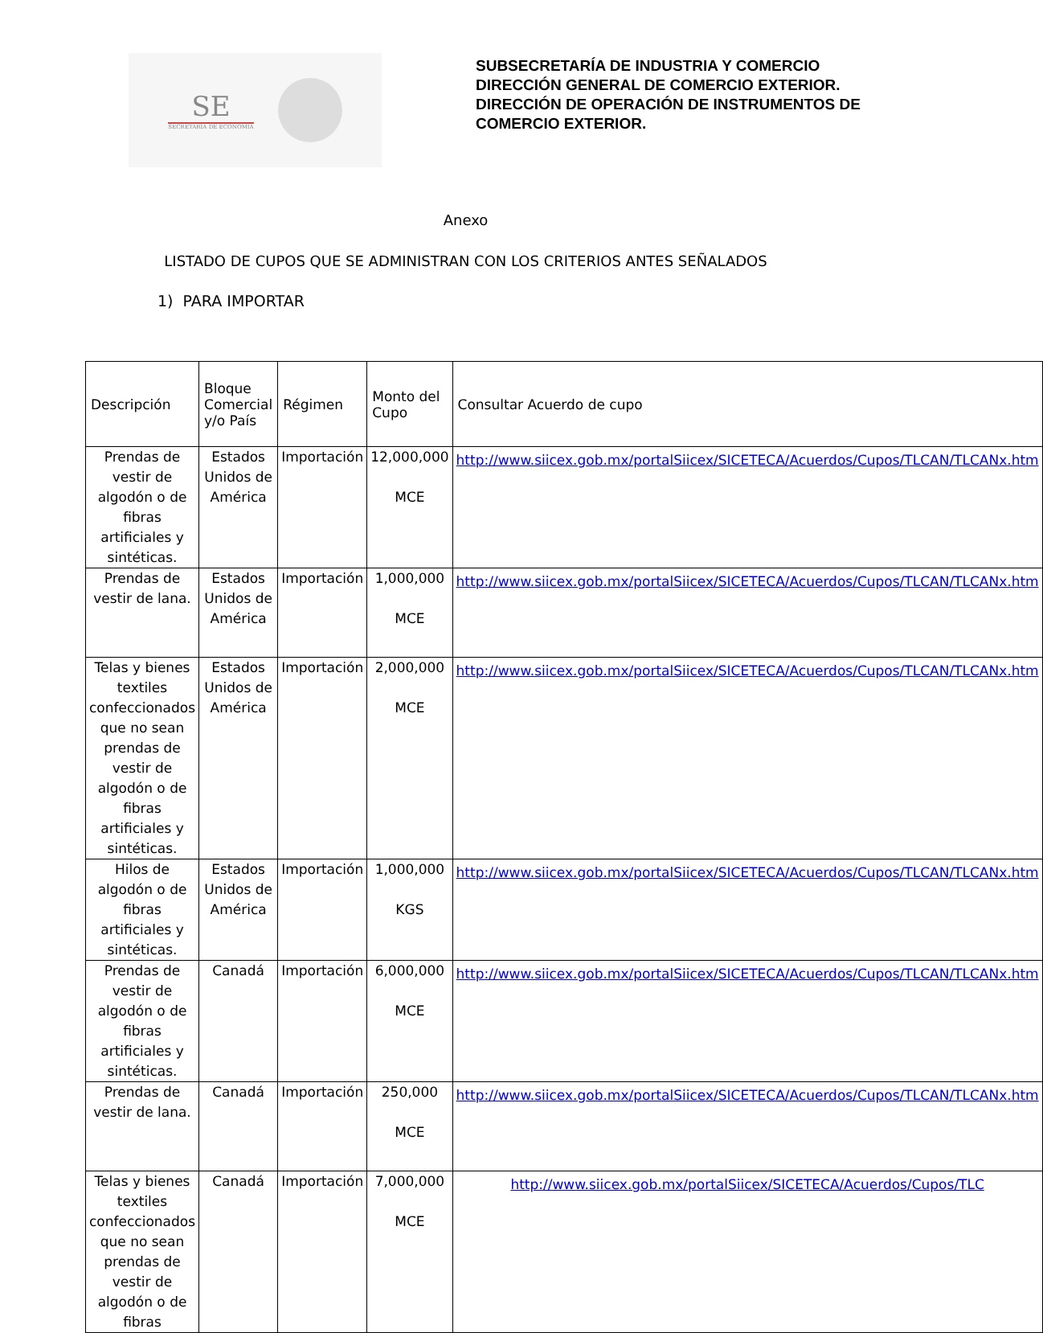SE
SECRETARÍA DE ECONOMÍA
SUBSECRETARÍA DE INDUSTRIA Y COMERCIO
DIRECCIÓN GENERAL DE COMERCIO EXTERIOR.
DIRECCIÓN DE OPERACIÓN DE INSTRUMENTOS DE
COMERCIO EXTERIOR.
Anexo
LISTADO DE CUPOS QUE SE ADMINISTRAN CON LOS CRITERIOS ANTES SEÑALADOS
1) PARA IMPORTAR
| Descripción | Bloque Comercial y/o País | Régimen | Monto del Cupo | Consultar Acuerdo de cupo |
| --- | --- | --- | --- | --- |
| Prendas de vestir de algodón o de fibras artificiales y sintéticas. | Estados Unidos de América | Importación | 12,000,000 MCE | http://www.siicex.gob.mx/portalSiicex/SICETECA/Acuerdos/Cupos/TLCAN/TLCANx.htm |
| Prendas de vestir de lana. | Estados Unidos de América | Importación | 1,000,000 MCE | http://www.siicex.gob.mx/portalSiicex/SICETECA/Acuerdos/Cupos/TLCAN/TLCANx.htm |
| Telas y bienes textiles confeccionados que no sean prendas de vestir de algodón o de fibras artificiales y sintéticas. | Estados Unidos de América | Importación | 2,000,000 MCE | http://www.siicex.gob.mx/portalSiicex/SICETECA/Acuerdos/Cupos/TLCAN/TLCANx.htm |
| Hilos de algodón o de fibras artificiales y sintéticas. | Estados Unidos de América | Importación | 1,000,000 KGS | http://www.siicex.gob.mx/portalSiicex/SICETECA/Acuerdos/Cupos/TLCAN/TLCANx.htm |
| Prendas de vestir de algodón o de fibras artificiales y sintéticas. | Canadá | Importación | 6,000,000 MCE | http://www.siicex.gob.mx/portalSiicex/SICETECA/Acuerdos/Cupos/TLCAN/TLCANx.htm |
| Prendas de vestir de lana. | Canadá | Importación | 250,000 MCE | http://www.siicex.gob.mx/portalSiicex/SICETECA/Acuerdos/Cupos/TLCAN/TLCANx.htm |
| Telas y bienes textiles confeccionados que no sean prendas de vestir de algodón o de fibras | Canadá | Importación | 7,000,000 MCE | http://www.siicex.gob.mx/portalSiicex/SICETECA/Acuerdos/Cupos/TLC |